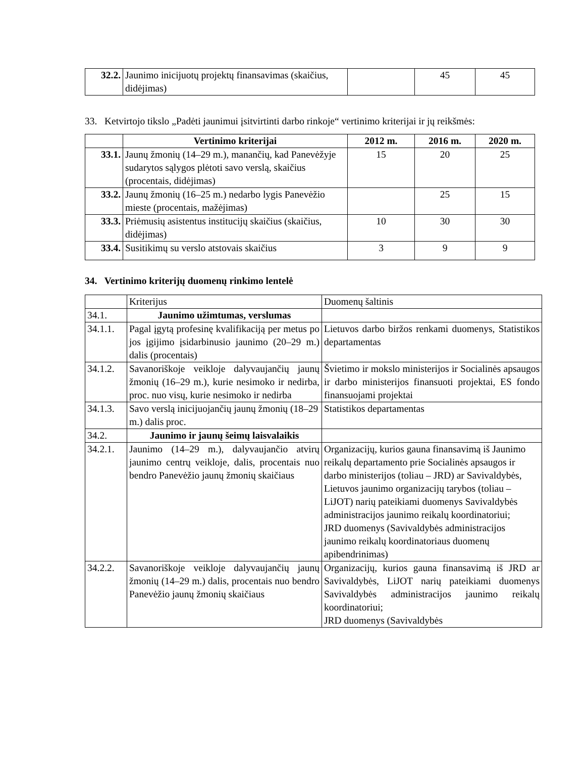| 32.2. | Jaunimo inicijuotų projektų finansavimas (skaičius, didėjimas) | | 45 | 45 |
33. Ketvirtojo tikslo „Padėti jaunimui įsitvirtinti darbo rinkoje“ vertinimo kriterijai ir jų reikšmės:
| | Vertinimo kriterijai | 2012 m. | 2016 m. | 2020 m. |
| --- | --- | --- | --- | --- |
| 33.1. | Jaunų žmonių (14–29 m.), manančių, kad Panevėžyje sudarytos sąlygos plėtoti savo verslą, skaičius (procentais, didėjimas) | 15 | 20 | 25 |
| 33.2. | Jaunų žmonių (16–25 m.) nedarbo lygis Panevėžio mieste (procentais, mažėjimas) | | 25 | 15 |
| 33.3. | Priėmusių asistentus institucijų skaičius (skaičius, didėjimas) | 10 | 30 | 30 |
| 33.4. | Susitikimų su verslo atstovais skaičius | 3 | 9 | 9 |
34. Vertinimo kriterijų duomenų rinkimo lentelė
| | Kriterijus | Duomenų šaltinis |
| 34.1. | Jaunimo užimtumas, verslumas | |
| 34.1.1. | Pagal įgytą profesinę kvalifikaciją per metus po jos įgijimo įsidarbinusio jaunimo (20–29 m.) dalis (procentais) | Lietuvos darbo biržos renkami duomenys, Statistikos departamentas |
| 34.1.2. | Savanoriškoje veikloje dalyvaujančių jaunų žmonių (16–29 m.), kurie nesimoko ir nedirba, proc. nuo visų, kurie nesimoko ir nedirba | Švietimo ir mokslo ministerijos ir Socialinės apsaugos ir darbo ministerijos finansuoti projektai, ES fondo finansuojami projektai |
| 34.1.3. | Savo verslą inicijuojančių jaunų žmonių (18–29 m.) dalis proc. | Statistikos departamentas |
| 34.2. | Jaunimo ir jaunų šeimų laisvalaikis | |
| 34.2.1. | Jaunimo (14–29 m.), dalyvaujančio atvirų jaunimo centrų veikloje, dalis, procentais nuo bendro Panevėžio jaunų žmonių skaičiaus | Organizacijų, kurios gauna finansavimą iš Jaunimo reikalų departamento prie Socialinės apsaugos ir darbo ministerijos (toliau – JRD) ar Savivaldybės, Lietuvos jaunimo organizacijų tarybos (toliau – LiJOT) narių pateikiami duomenys Savivaldybės administracijos jaunimo reikalų koordinatoriui; JRD duomenys (Savivaldybės administracijos jaunimo reikalų koordinatoriaus duomenų apibendrinimas) |
| 34.2.2. | Savanoriškoje veikloje dalyvaujančių jaunų žmonių (14–29 m.) dalis, procentais nuo bendro Panevėžio jaunų žmonių skaičiaus | Organizacijų, kurios gauna finansavimą iš JRD ar Savivaldybės, LiJOT narių pateikiami duomenys Savivaldybės administracijos jaunimo reikalų koordinatoriui; JRD duomenys (Savivaldybės |